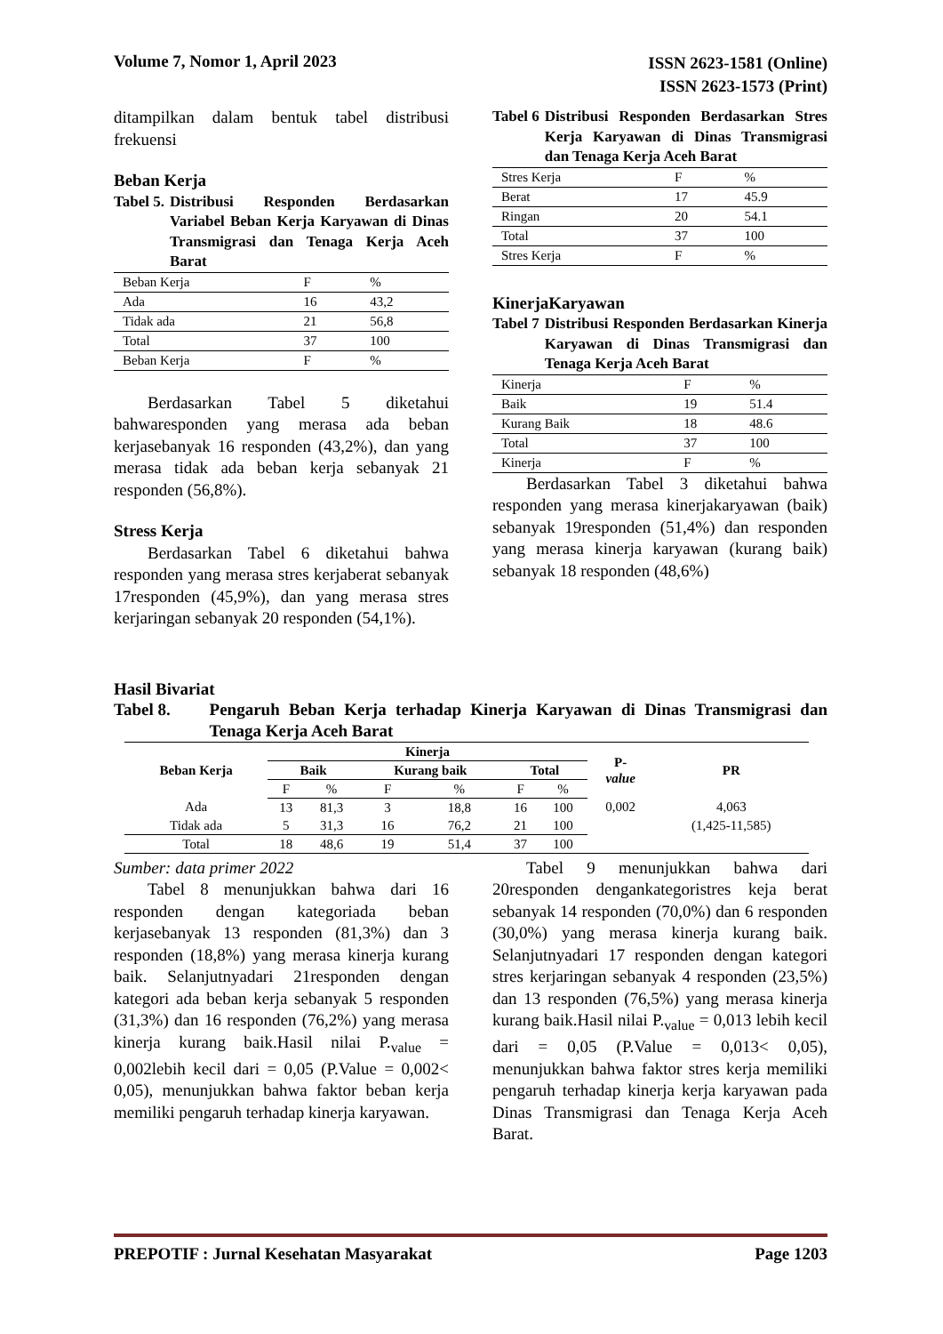Volume 7, Nomor 1, April 2023
ISSN 2623-1581 (Online)
ISSN 2623-1573 (Print)
ditampilkan dalam bentuk tabel distribusi frekuensi
Beban Kerja
Tabel 5. Distribusi Responden Berdasarkan Variabel Beban Kerja Karyawan di Dinas Transmigrasi dan Tenaga Kerja Aceh Barat
| Beban Kerja | F | % |
| Ada | 16 | 43,2 |
| Tidak ada | 21 | 56,8 |
| Total | 37 | 100 |
| Beban Kerja | F | % |
Berdasarkan Tabel 5 diketahui bahwaresponden yang merasa ada beban kerjasebanyak 16 responden (43,2%), dan yang merasa tidak ada beban kerja sebanyak 21 responden (56,8%).
Stress Kerja
Berdasarkan Tabel 6 diketahui bahwa responden yang merasa stres kerjaberat sebanyak 17responden (45,9%), dan yang merasa stres kerjaringan sebanyak 20 responden (54,1%).
Tabel 6 Distribusi Responden Berdasarkan Stres Kerja Karyawan di Dinas Transmigrasi dan Tenaga Kerja Aceh Barat
| Stres Kerja | F | % |
| Berat | 17 | 45.9 |
| Ringan | 20 | 54.1 |
| Total | 37 | 100 |
| Stres Kerja | F | % |
KinerjaKaryawan
Tabel 7 Distribusi Responden Berdasarkan Kinerja Karyawan di Dinas Transmigrasi dan Tenaga Kerja Aceh Barat
| Kinerja | F | % |
| Baik | 19 | 51.4 |
| Kurang Baik | 18 | 48.6 |
| Total | 37 | 100 |
| Kinerja | F | % |
Berdasarkan Tabel 3 diketahui bahwa responden yang merasa kinerjakaryawan (baik) sebanyak 19responden (51,4%) dan responden yang merasa kinerja karyawan (kurang baik) sebanyak 18 responden (48,6%)
Hasil Bivariat
Tabel 8. Pengaruh Beban Kerja terhadap Kinerja Karyawan di Dinas Transmigrasi dan Tenaga Kerja Aceh Barat
| Beban Kerja | Kinerja | | | | | | P- value | PR |
| --- | --- | --- | --- | --- | --- | --- | --- | --- |
| | Baik | | Kurang baik | | Total | | | |
| | F | % | F | % | F | % | | |
| Ada | 13 | 81,3 | 3 | 18,8 | 16 | 100 | 0,002 | 4,063 |
| Tidak ada | 5 | 31,3 | 16 | 76,2 | 21 | 100 | | (1,425-11,585) |
| Total | 18 | 48,6 | 19 | 51,4 | 37 | 100 | | |
Sumber: data primer 2022
Tabel 8 menunjukkan bahwa dari 16 responden dengan kategoriada beban kerjasebanyak 13 responden (81,3%) dan 3 responden (18,8%) yang merasa kinerja kurang baik. Selanjutnyadari 21responden dengan kategori ada beban kerja sebanyak 5 responden (31,3%) dan 16 responden (76,2%) yang merasa kinerja kurang baik.Hasil nilai P.<sub>value</sub> = 0,002lebih kecil dari = 0,05 (P.Value = 0,002< 0,05), menunjukkan bahwa faktor beban kerja memiliki pengaruh terhadap kinerja karyawan.
Tabel 9 menunjukkan bahwa dari 20responden dengankategoristres keja berat sebanyak 14 responden (70,0%) dan 6 responden (30,0%) yang merasa kinerja kurang baik. Selanjutnyadari 17 responden dengan kategori stres kerjaringan sebanyak 4 responden (23,5%) dan 13 responden (76,5%) yang merasa kinerja kurang baik.Hasil nilai P.<sub>value</sub> = 0,013 lebih kecil dari = 0,05 (P.Value = 0,013< 0,05), menunjukkan bahwa faktor stres kerja memiliki pengaruh terhadap kinerja kerja karyawan pada Dinas Transmigrasi dan Tenaga Kerja Aceh Barat.
PREPOTIF : Jurnal Kesehatan Masyarakat
Page 1203